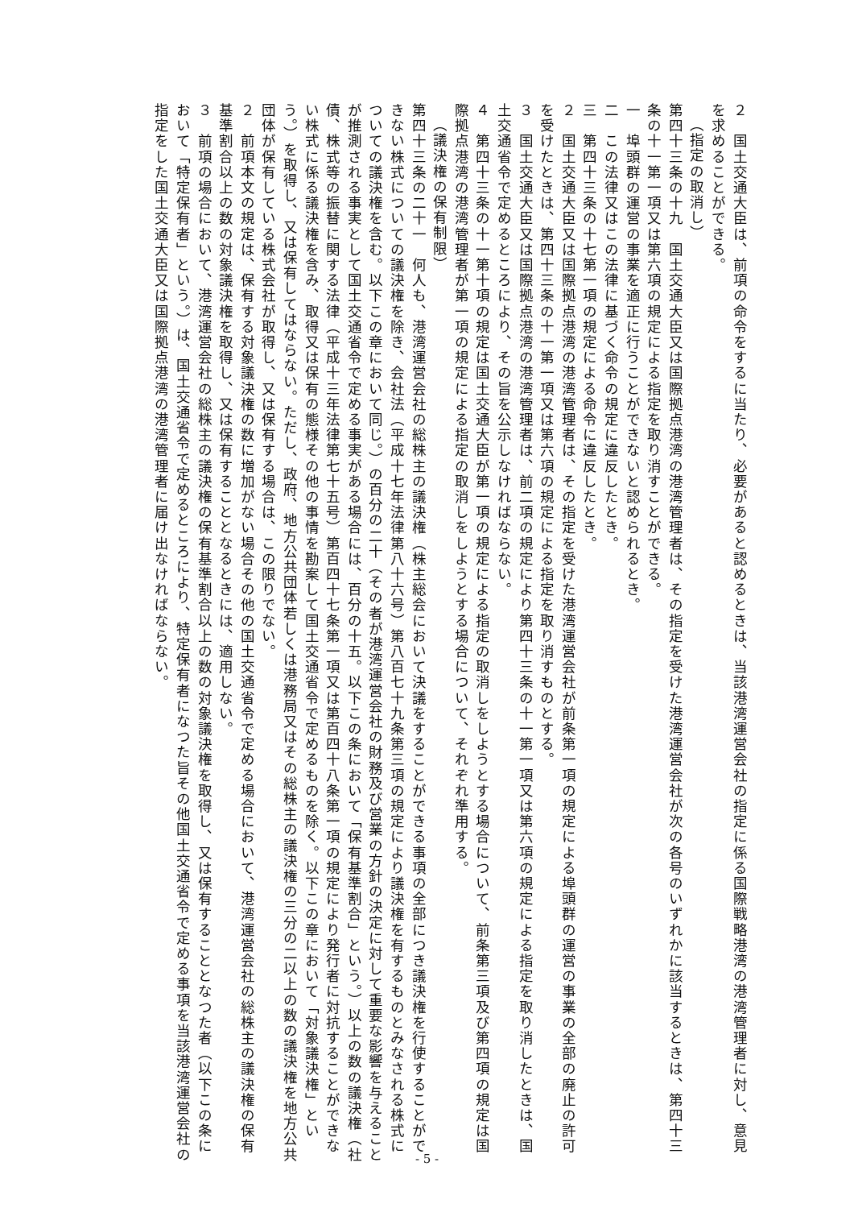２　国土交通大臣は、前項の命令をするに当たり、必要があると認めるときは、当該港湾運営会社の指定に係る国際戦略港湾の港湾管理者に対し、意見を求めることができる。
（指定の取消し）
第四十三条の十九　国土交通大臣又は国際拠点港湾の港湾管理者は、その指定を受けた港湾運営会社が次の各号のいずれかに該当するときは、第四十三条の十一第一項又は第六項の規定による指定を取り消すことができる。
一　埠頭群の運営の事業を適正に行うことができないと認められるとき。
二　この法律又はこの法律に基づく命令の規定に違反したとき。
三　第四十三条の十七第一項の規定による命令に違反したとき。
２　国土交通大臣又は国際拠点港湾の港湾管理者は、その指定を受けた港湾運営会社が前条第一項の規定による埠頭群の運営の事業の全部の廃止の許可を受けたときは、第四十三条の十一第一項又は第六項の規定による指定を取り消すものとする。
３　国土交通大臣又は国際拠点港湾の港湾管理者は、前二項の規定により第四十三条の十一第一項又は第六項の規定による指定を取り消したときは、国土交通省令で定めるところにより、その旨を公示しなければならない。
４　第四十三条の十一第十項の規定は国土交通大臣が第一項の規定による指定の取消しをしようとする場合について、前条第三項及び第四項の規定は国際拠点港湾の港湾管理者が第一項の規定による指定の取消しをしようとする場合について、それぞれ準用する。
（議決権の保有制限）
第四十三条の二十一　何人も、港湾運営会社の総株主の議決権（株主総会において決議をすることができる事項の全部につき議決権を行使することができない株式についての議決権を除き、会社法（平成十七年法律第八十六号）第八百七十九条第三項の規定により議決権を有するものとみなされる株式についての議決権を含む。以下この章において同じ。）の百分の二十（その者が港湾運営会社の財務及び営業の方針の決定に対して重要な影響を与えることが推測される事実として国土交通省令で定める事実がある場合には、百分の十五。以下この条において「保有基準割合」という。）以上の数の議決権（社債、株式等の振替に関する法律（平成十三年法律第七十五号）第百四十七条第一項又は第百四十八条第一項の規定により発行者に対抗することができない株式に係る議決権を含み、取得又は保有の態様その他の事情を勘案して国土交通省令で定めるものを除く。以下この章において「対象議決権」という。）を取得し、又は保有してはならない。ただし、政府、地方公共団体若しくは港務局又はその総株主の議決権の三分の二以上の数の議決権を地方公共団体が保有している株式会社が取得し、又は保有する場合は、この限りでない。
２　前項本文の規定は、保有する対象議決権の数に増加がない場合その他の国土交通省令で定める場合において、港湾運営会社の総株主の議決権の保有基準割合以上の数の対象議決権を取得し、又は保有することとなるときには、適用しない。
３　前項の場合において、港湾運営会社の総株主の議決権の保有基準割合以上の数の対象議決権を取得し、又は保有することとなつた者（以下この条において「特定保有者」という。）は、国土交通省令で定めるところにより、特定保有者になつた旨その他国土交通省令で定める事項を当該港湾運営会社の指定をした国土交通大臣又は国際拠点港湾の港湾管理者に届け出なければならない。
- 5 -